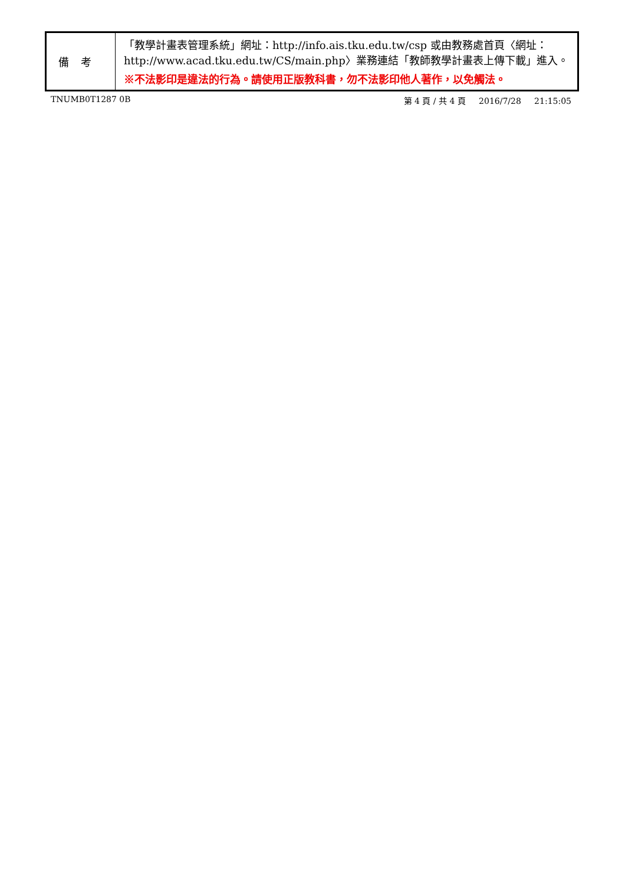| 備考 | 「教學計畫表管理系統」網址： http://info.ais.tku.edu.tw/csp 或由教務處首頁〈網址： http://www.acad.tku.edu.tw/CS/main.php 〉業務連結「教師教學計畫表上傳下載」進入。 ※不法影印是違法的行為。請使用正版教科書，勿不法影印他人著作，以免觸法。 |
TNUMB0T1287 0B 第 4 頁 / 共 4 頁 2016/7/28 21:15:05